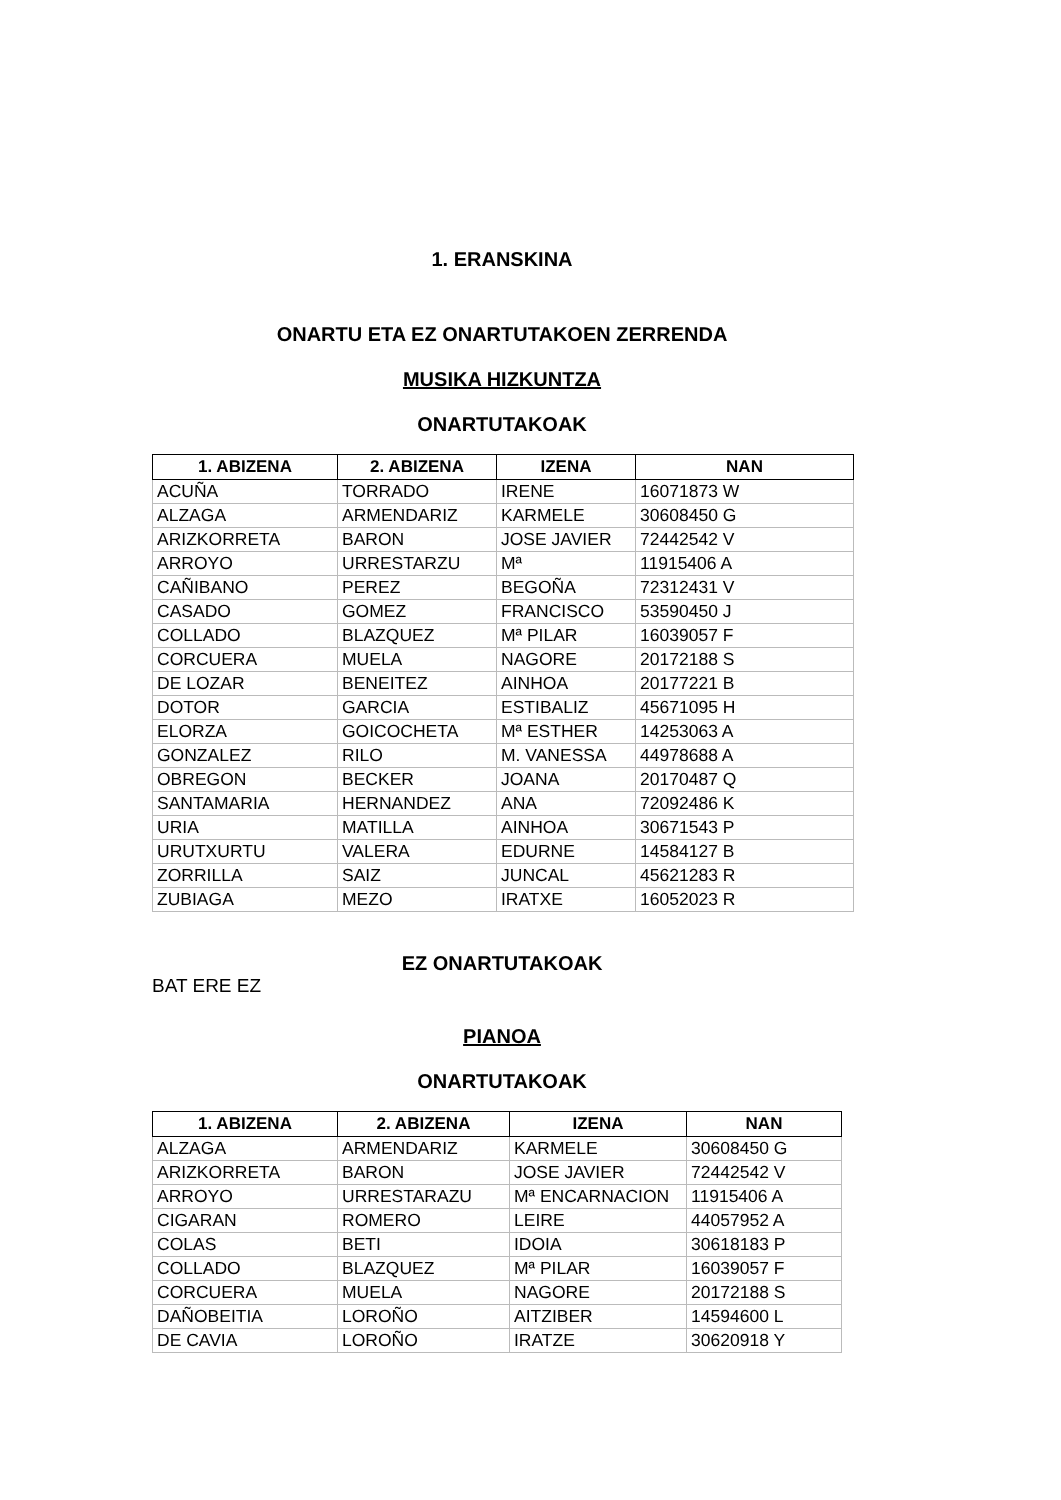1. ERANSKINA
ONARTU ETA EZ ONARTUTAKOEN ZERRENDA
MUSIKA HIZKUNTZA
ONARTUTAKOAK
| 1. ABIZENA | 2. ABIZENA | IZENA | NAN |
| --- | --- | --- | --- |
| ACUÑA | TORRADO | IRENE | 16071873 W |
| ALZAGA | ARMENDARIZ | KARMELE | 30608450 G |
| ARIZKORRETA | BARON | JOSE JAVIER | 72442542 V |
| ARROYO | URRESTARZU | Mª | 11915406 A |
| CAÑIBANO | PEREZ | BEGOÑA | 72312431 V |
| CASADO | GOMEZ | FRANCISCO | 53590450 J |
| COLLADO | BLAZQUEZ | Mª PILAR | 16039057 F |
| CORCUERA | MUELA | NAGORE | 20172188 S |
| DE LOZAR | BENEITEZ | AINHOA | 20177221 B |
| DOTOR | GARCIA | ESTIBALIZ | 45671095 H |
| ELORZA | GOICOCHETA | Mª ESTHER | 14253063 A |
| GONZALEZ | RILO | M. VANESSA | 44978688 A |
| OBREGON | BECKER | JOANA | 20170487 Q |
| SANTAMARIA | HERNANDEZ | ANA | 72092486 K |
| URIA | MATILLA | AINHOA | 30671543 P |
| URUTXURTU | VALERA | EDURNE | 14584127 B |
| ZORRILLA | SAIZ | JUNCAL | 45621283 R |
| ZUBIAGA | MEZO | IRATXE | 16052023 R |
EZ ONARTUTAKOAK
BAT ERE EZ
PIANOA
ONARTUTAKOAK
| 1. ABIZENA | 2. ABIZENA | IZENA | NAN |
| --- | --- | --- | --- |
| ALZAGA | ARMENDARIZ | KARMELE | 30608450 G |
| ARIZKORRETA | BARON | JOSE JAVIER | 72442542 V |
| ARROYO | URRESTARAZU | Mª ENCARNACION | 11915406 A |
| CIGARAN | ROMERO | LEIRE | 44057952 A |
| COLAS | BETI | IDOIA | 30618183 P |
| COLLADO | BLAZQUEZ | Mª PILAR | 16039057 F |
| CORCUERA | MUELA | NAGORE | 20172188 S |
| DAÑOBEITIA | LOROÑO | AITZIBER | 14594600 L |
| DE CAVIA | LOROÑO | IRATZE | 30620918 Y |